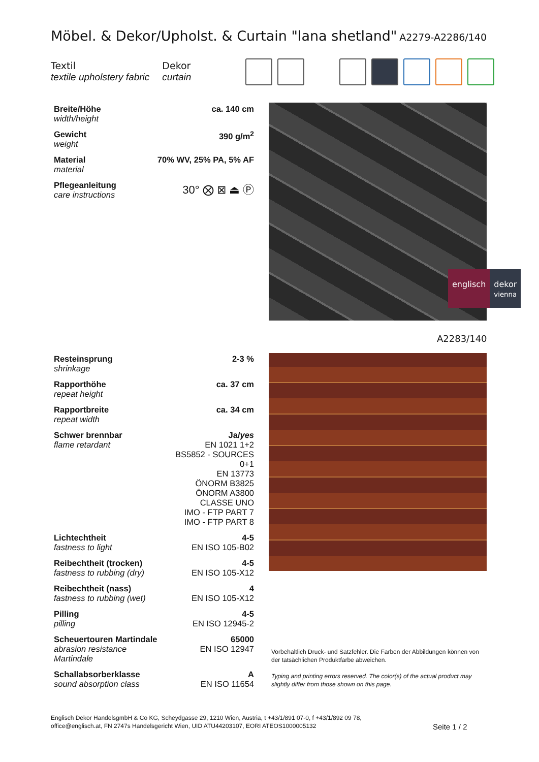Möbel. & Dekor/Upholst. & Curtain "lana shetland"
A2279-A2286/140
Textil
textile upholstery fabric
Dekor
curtain
| Breite/Höhe width/height | ca. 140 cm |
| Gewicht weight | 390 g/m<sup>2</sup> |
| Material material | 70% WV, 25% PA, 5% AF |
| Pflegeanleitung care instructions | 30° ⨂ ⊠ ⏏ Ⓟ |
englisch dekor
vienna
A2283/140
| Resteinsprung shrinkage | 2-3 % |
| Rapporthöhe repeat height | ca. 37 cm |
| Rapportbreite repeat width | ca. 34 cm |
| Schwer brennbar flame retardant | Ja/ yes EN 1021 1+2 BS5852 - SOURCES 0+1 EN 13773 ÖNORM B3825 ÖNORM A3800 CLASSE UNO IMO - FTP PART 7 IMO - FTP PART 8 |
| Lichtechtheit fastness to light | 4-5 EN ISO 105-B02 |
| Reibechtheit (trocken) fastness to rubbing (dry) | 4-5 EN ISO 105-X12 |
| Reibechtheit (nass) fastness to rubbing (wet) | 4 EN ISO 105-X12 |
| Pilling pilling | 4-5 EN ISO 12945-2 |
| Scheuertouren Martindale abrasion resistance Martindale | 65000 EN ISO 12947 |
| Schallabsorberklasse sound absorption class | A EN ISO 11654 |
Vorbehaltlich Druck- und Satzfehler. Die Farben der Abbildungen können von der tatsächlichen Produktfarbe abweichen.
Typing and printing errors reserved. The color(s) of the actual product may slightly differ from those shown on this page.
Englisch Dekor HandelsgmbH & Co KG, Scheydgasse 29, 1210 Wien, Austria, t +43/1/891 07-0, f +43/1/892 09 78,
office@englisch.at, FN 2747s Handelsgericht Wien, UID ATU44203107, EORI ATEOS1000005132
Seite 1 / 2